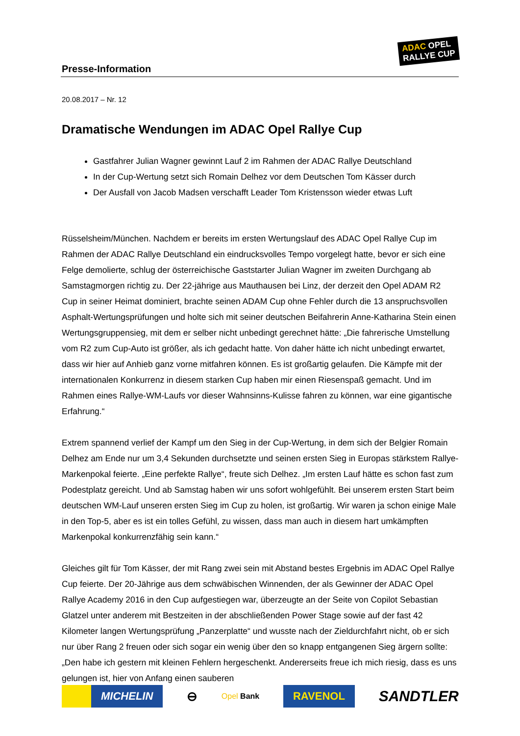Presse-Information
ADAC OPEL
RALLYE CUP
20.08.2017 – Nr. 12
Dramatische Wendungen im ADAC Opel Rallye Cup
Gastfahrer Julian Wagner gewinnt Lauf 2 im Rahmen der ADAC Rallye Deutschland
In der Cup-Wertung setzt sich Romain Delhez vor dem Deutschen Tom Kässer durch
Der Ausfall von Jacob Madsen verschafft Leader Tom Kristensson wieder etwas Luft
Rüsselsheim/München. Nachdem er bereits im ersten Wertungslauf des ADAC Opel Rallye Cup im Rahmen der ADAC Rallye Deutschland ein eindrucksvolles Tempo vorgelegt hatte, bevor er sich eine Felge demolierte, schlug der österreichische Gaststarter Julian Wagner im zweiten Durchgang ab Samstagmorgen richtig zu. Der 22-jährige aus Mauthausen bei Linz, der derzeit den Opel ADAM R2 Cup in seiner Heimat dominiert, brachte seinen ADAM Cup ohne Fehler durch die 13 anspruchsvollen Asphalt-Wertungsprüfungen und holte sich mit seiner deutschen Beifahrerin Anne-Katharina Stein einen Wertungsgruppensieg, mit dem er selber nicht unbedingt gerechnet hätte: „Die fahrerische Umstellung vom R2 zum Cup-Auto ist größer, als ich gedacht hatte. Von daher hätte ich nicht unbedingt erwartet, dass wir hier auf Anhieb ganz vorne mitfahren können. Es ist großartig gelaufen. Die Kämpfe mit der internationalen Konkurrenz in diesem starken Cup haben mir einen Riesenspaß gemacht. Und im Rahmen eines Rallye-WM-Laufs vor dieser Wahnsinns-Kulisse fahren zu können, war eine gigantische Erfahrung.“
Extrem spannend verlief der Kampf um den Sieg in der Cup-Wertung, in dem sich der Belgier Romain Delhez am Ende nur um 3,4 Sekunden durchsetzte und seinen ersten Sieg in Europas stärkstem Rallye-Markenpokal feierte. „Eine perfekte Rallye“, freute sich Delhez. „Im ersten Lauf hätte es schon fast zum Podestplatz gereicht. Und ab Samstag haben wir uns sofort wohlgefühlt. Bei unserem ersten Start beim deutschen WM-Lauf unseren ersten Sieg im Cup zu holen, ist großartig. Wir waren ja schon einige Male in den Top-5, aber es ist ein tolles Gefühl, zu wissen, dass man auch in diesem hart umkämpften Markenpokal konkurrenzfähig sein kann.“
Gleiches gilt für Tom Kässer, der mit Rang zwei sein mit Abstand bestes Ergebnis im ADAC Opel Rallye Cup feierte. Der 20-Jährige aus dem schwäbischen Winnenden, der als Gewinner der ADAC Opel Rallye Academy 2016 in den Cup aufgestiegen war, überzeugte an der Seite von Copilot Sebastian Glatzel unter anderem mit Bestzeiten in der abschließenden Power Stage sowie auf der fast 42 Kilometer langen Wertungsprüfung „Panzerplatte“ und wusste nach der Zieldurchfahrt nicht, ob er sich nur über Rang 2 freuen oder sich sogar ein wenig über den so knapp entgangenen Sieg ärgern sollte: „Den habe ich gestern mit kleinen Fehlern hergeschenkt. Andererseits freue ich mich riesig, dass es uns gelungen ist, hier von Anfang einen sauberen
MICHELIN
⊖
Opel Bank
RAVENOL
SANDTLER